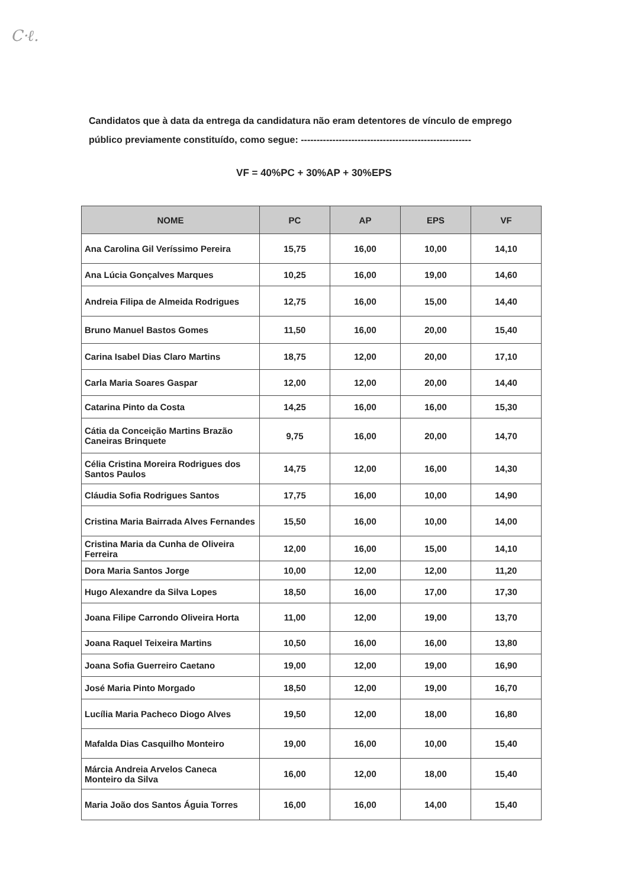C·ℓ.
Candidatos que à data da entrega da candidatura não eram detentores de vínculo de emprego público previamente constituído, como segue: ------------------------------------------------------
VF = 40%PC + 30%AP + 30%EPS
| NOME | PC | AP | EPS | VF |
| --- | --- | --- | --- | --- |
| Ana Carolina Gil Veríssimo Pereira | 15,75 | 16,00 | 10,00 | 14,10 |
| Ana Lúcia Gonçalves Marques | 10,25 | 16,00 | 19,00 | 14,60 |
| Andreia Filipa de Almeida Rodrigues | 12,75 | 16,00 | 15,00 | 14,40 |
| Bruno Manuel Bastos Gomes | 11,50 | 16,00 | 20,00 | 15,40 |
| Carina Isabel Dias Claro Martins | 18,75 | 12,00 | 20,00 | 17,10 |
| Carla Maria Soares Gaspar | 12,00 | 12,00 | 20,00 | 14,40 |
| Catarina Pinto da Costa | 14,25 | 16,00 | 16,00 | 15,30 |
| Cátia da Conceição Martins Brazão Caneiras Brinquete | 9,75 | 16,00 | 20,00 | 14,70 |
| Célia Cristina Moreira Rodrigues dos Santos Paulos | 14,75 | 12,00 | 16,00 | 14,30 |
| Cláudia Sofia Rodrigues Santos | 17,75 | 16,00 | 10,00 | 14,90 |
| Cristina Maria Bairrada Alves Fernandes | 15,50 | 16,00 | 10,00 | 14,00 |
| Cristina Maria da Cunha de Oliveira Ferreira | 12,00 | 16,00 | 15,00 | 14,10 |
| Dora Maria Santos Jorge | 10,00 | 12,00 | 12,00 | 11,20 |
| Hugo Alexandre da Silva Lopes | 18,50 | 16,00 | 17,00 | 17,30 |
| Joana Filipe Carrondo Oliveira Horta | 11,00 | 12,00 | 19,00 | 13,70 |
| Joana Raquel Teixeira Martins | 10,50 | 16,00 | 16,00 | 13,80 |
| Joana Sofia Guerreiro Caetano | 19,00 | 12,00 | 19,00 | 16,90 |
| José Maria Pinto Morgado | 18,50 | 12,00 | 19,00 | 16,70 |
| Lucília Maria Pacheco Diogo Alves | 19,50 | 12,00 | 18,00 | 16,80 |
| Mafalda Dias Casquilho Monteiro | 19,00 | 16,00 | 10,00 | 15,40 |
| Márcia Andreia Arvelos Caneca Monteiro da Silva | 16,00 | 12,00 | 18,00 | 15,40 |
| Maria João dos Santos Águia Torres | 16,00 | 16,00 | 14,00 | 15,40 |